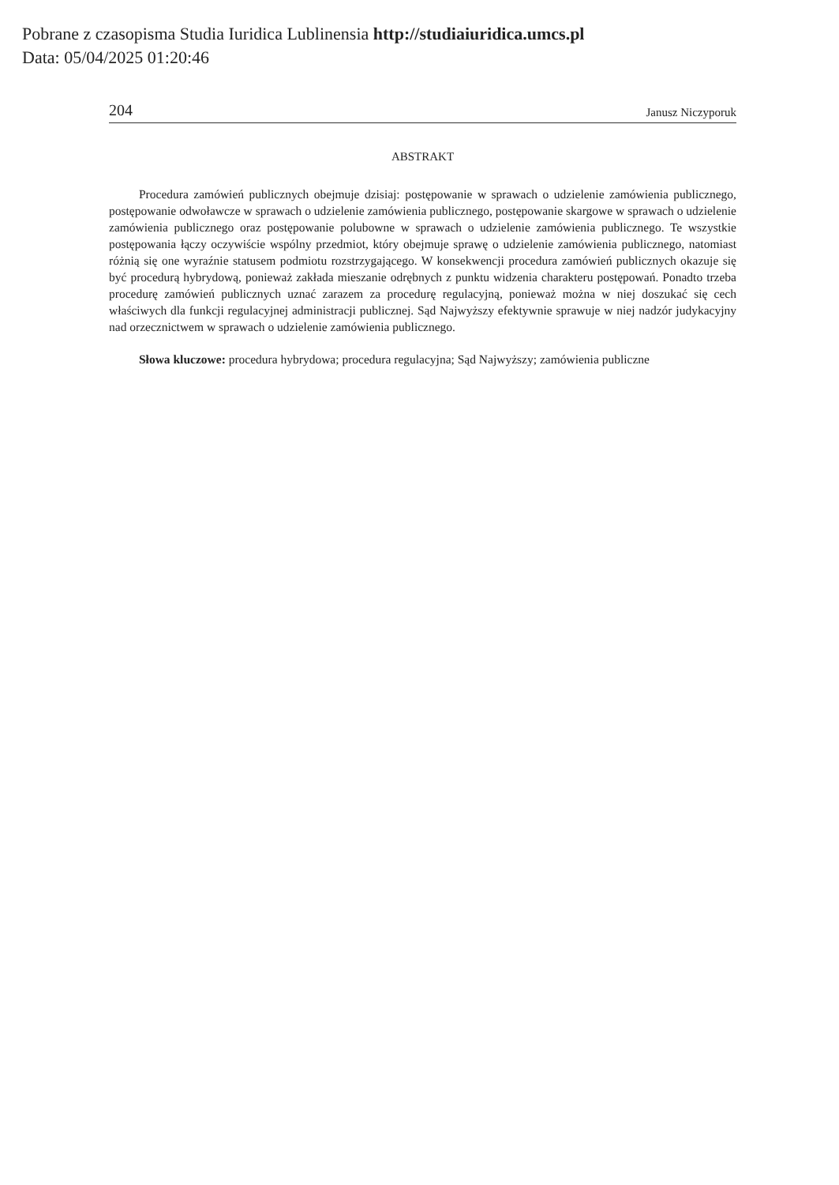Pobrane z czasopisma Studia Iuridica Lublinensia http://studiaiuridica.umcs.pl
Data: 05/04/2025 01:20:46
204 Janusz Niczyporuk
ABSTRAKT
Procedura zamówień publicznych obejmuje dzisiaj: postępowanie w sprawach o udzielenie zamówienia publicznego, postępowanie odwoławcze w sprawach o udzielenie zamówienia publicznego, postępowanie skargowe w sprawach o udzielenie zamówienia publicznego oraz postępowanie polubowne w sprawach o udzielenie zamówienia publicznego. Te wszystkie postępowania łączy oczywiście wspólny przedmiot, który obejmuje sprawę o udzielenie zamówienia publicznego, natomiast różnią się one wyraźnie statusem podmiotu rozstrzygającego. W konsekwencji procedura zamówień publicznych okazuje się być procedurą hybrydową, ponieważ zakłada mieszanie odrębnych z punktu widzenia charakteru postępowań. Ponadto trzeba procedurę zamówień publicznych uznać zarazem za procedurę regulacyjną, ponieważ można w niej doszukać się cech właściwych dla funkcji regulacyjnej administracji publicznej. Sąd Najwyższy efektywnie sprawuje w niej nadzór judykacyjny nad orzecznictwem w sprawach o udzielenie zamówienia publicznego.
Słowa kluczowe: procedura hybrydowa; procedura regulacyjna; Sąd Najwyższy; zamówienia publiczne